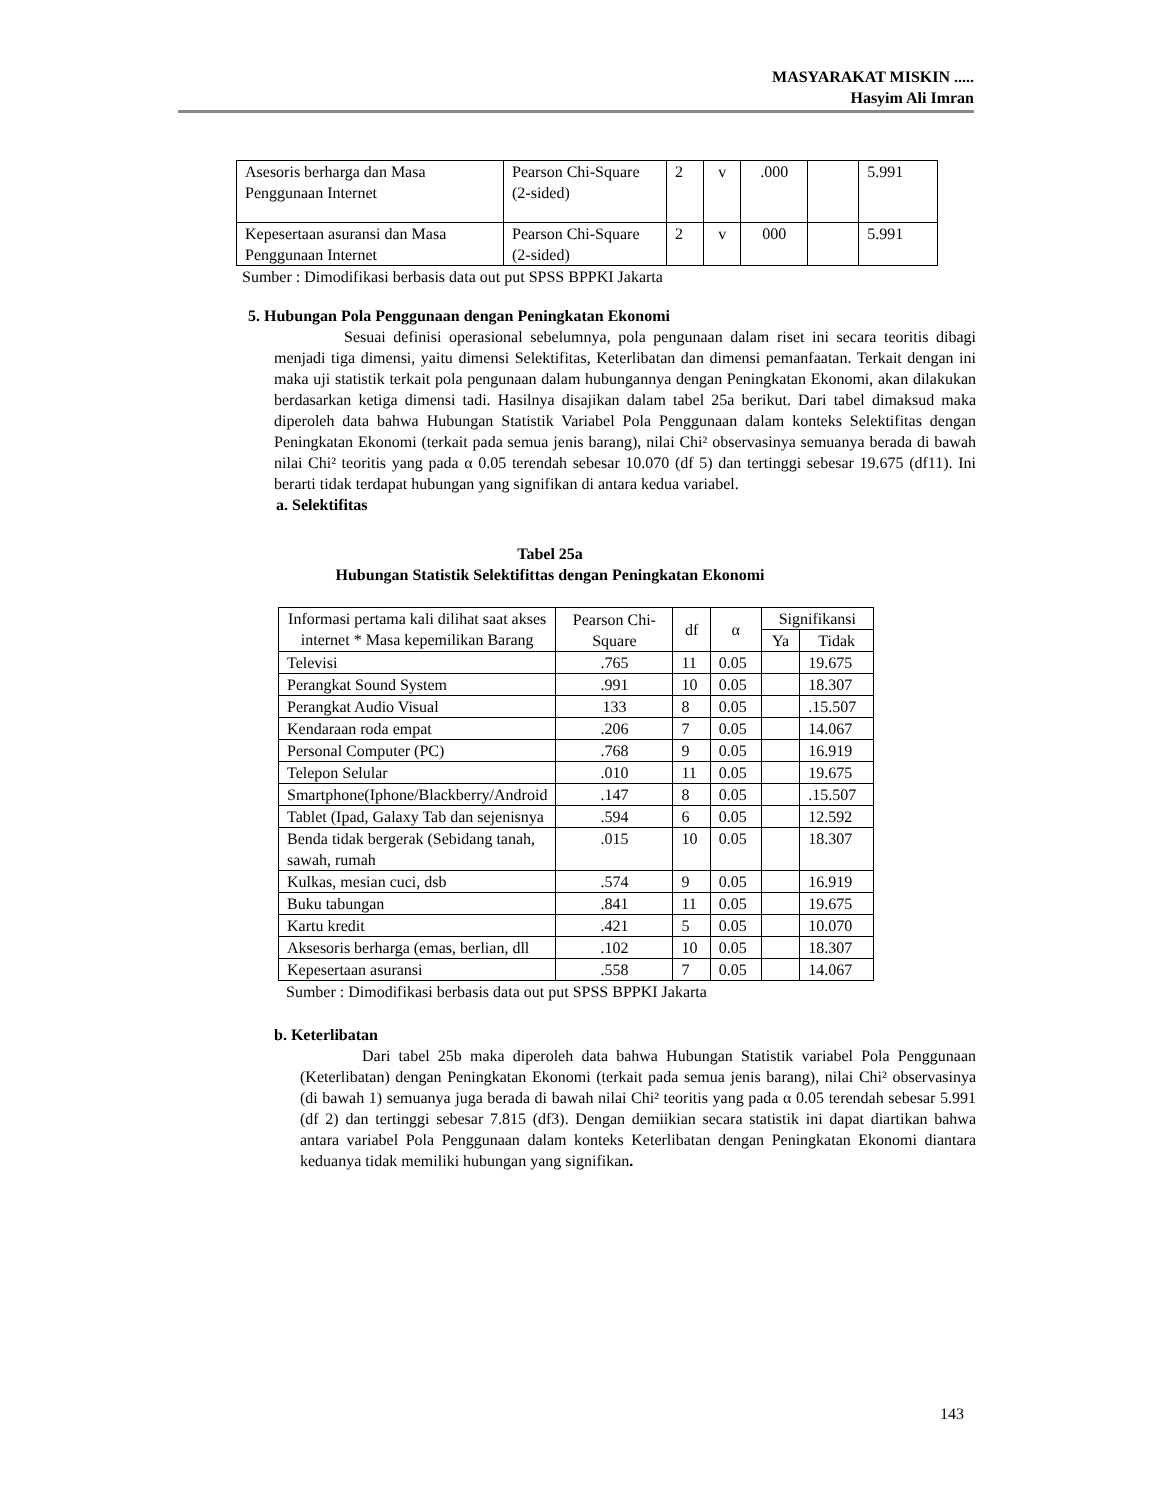MASYARAKAT MISKIN .....
Hasyim Ali Imran
| Asesoris berharga dan Masa Penggunaan Internet | Pearson Chi-Square (2-sided) | 2 | v | .000 | | 5.991 |
| Kepesertaan asuransi dan Masa Penggunaan Internet | Pearson Chi-Square (2-sided) | 2 | v | 000 | | 5.991 |
Sumber : Dimodifikasi berbasis data out put SPSS BPPKI Jakarta
5. Hubungan Pola Penggunaan dengan Peningkatan Ekonomi
Sesuai definisi operasional sebelumnya, pola pengunaan dalam riset ini secara teoritis dibagi menjadi tiga dimensi, yaitu dimensi Selektifitas, Keterlibatan dan dimensi pemanfaatan. Terkait dengan ini maka uji statistik terkait pola pengunaan dalam hubungannya dengan Peningkatan Ekonomi, akan dilakukan berdasarkan ketiga dimensi tadi. Hasilnya disajikan dalam tabel 25a berikut. Dari tabel dimaksud maka diperoleh data bahwa Hubungan Statistik Variabel Pola Penggunaan dalam konteks Selektifitas dengan Peningkatan Ekonomi (terkait pada semua jenis barang), nilai Chi² observasinya semuanya berada di bawah nilai Chi² teoritis yang pada α 0.05 terendah sebesar 10.070 (df 5) dan tertinggi sebesar 19.675 (df11). Ini berarti tidak terdapat hubungan yang signifikan di antara kedua variabel.
a. Selektifitas
Tabel 25a
Hubungan Statistik Selektifittas dengan Peningkatan Ekonomi
| Informasi pertama kali dilihat saat akses internet * Masa kepemilikan Barang | Pearson Chi-Square | df | α | Signifikansi | |
| --- | --- | --- | --- | --- | --- |
| | | | | Ya | Tidak |
| Televisi | .765 | 11 | 0.05 | | 19.675 |
| Perangkat Sound System | .991 | 10 | 0.05 | | 18.307 |
| Perangkat Audio Visual | 133 | 8 | 0.05 | | .15.507 |
| Kendaraan roda empat | .206 | 7 | 0.05 | | 14.067 |
| Personal Computer (PC) | .768 | 9 | 0.05 | | 16.919 |
| Telepon Selular | .010 | 11 | 0.05 | | 19.675 |
| Smartphone(Iphone/Blackberry/Android | .147 | 8 | 0.05 | | .15.507 |
| Tablet (Ipad, Galaxy Tab dan sejenisnya | .594 | 6 | 0.05 | | 12.592 |
| Benda tidak bergerak (Sebidang tanah, sawah, rumah | .015 | 10 | 0.05 | | 18.307 |
| Kulkas, mesian cuci, dsb | .574 | 9 | 0.05 | | 16.919 |
| Buku tabungan | .841 | 11 | 0.05 | | 19.675 |
| Kartu kredit | .421 | 5 | 0.05 | | 10.070 |
| Aksesoris berharga (emas, berlian, dll | .102 | 10 | 0.05 | | 18.307 |
| Kepesertaan asuransi | .558 | 7 | 0.05 | | 14.067 |
Sumber : Dimodifikasi berbasis data out put SPSS BPPKI Jakarta
b. Keterlibatan
Dari tabel 25b maka diperoleh data bahwa Hubungan Statistik variabel Pola Penggunaan (Keterlibatan) dengan Peningkatan Ekonomi (terkait pada semua jenis barang), nilai Chi² observasinya (di bawah 1) semuanya juga berada di bawah nilai Chi² teoritis yang pada α 0.05 terendah sebesar 5.991 (df 2) dan tertinggi sebesar 7.815 (df3). Dengan demiikian secara statistik ini dapat diartikan bahwa antara variabel Pola Penggunaan dalam konteks Keterlibatan dengan Peningkatan Ekonomi diantara keduanya tidak memiliki hubungan yang signifikan.
143